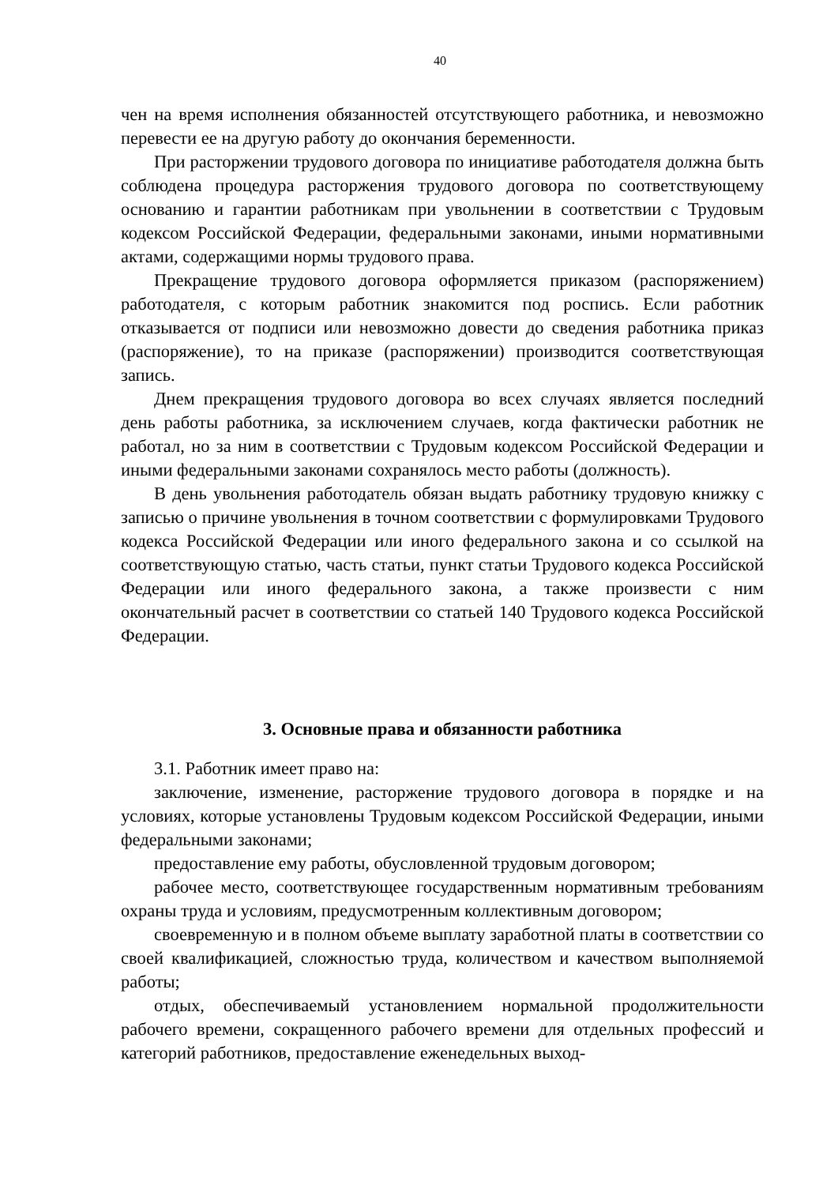40
чен на время исполнения обязанностей отсутствующего работника, и невозможно перевести ее на другую работу до окончания беременности.
При расторжении трудового договора по инициативе работодателя должна быть соблюдена процедура расторжения трудового договора по соответствующему основанию и гарантии работникам при увольнении в соответствии с Трудовым кодексом Российской Федерации, федеральными законами, иными нормативными актами, содержащими нормы трудового права.
Прекращение трудового договора оформляется приказом (распоряжением) работодателя, с которым работник знакомится под роспись. Если работник отказывается от подписи или невозможно довести до сведения работника приказ (распоряжение), то на приказе (распоряжении) производится соответствующая запись.
Днем прекращения трудового договора во всех случаях является последний день работы работника, за исключением случаев, когда фактически работник не работал, но за ним в соответствии с Трудовым кодексом Российской Федерации и иными федеральными законами сохранялось место работы (должность).
В день увольнения работодатель обязан выдать работнику трудовую книжку с записью о причине увольнения в точном соответствии с формулировками Трудового кодекса Российской Федерации или иного федерального закона и со ссылкой на соответствующую статью, часть статьи, пункт статьи Трудового кодекса Российской Федерации или иного федерального закона, а также произвести с ним окончательный расчет в соответствии со статьей 140 Трудового кодекса Российской Федерации.
3. Основные права и обязанности работника
3.1. Работник имеет право на:
заключение, изменение, расторжение трудового договора в порядке и на условиях, которые установлены Трудовым кодексом Российской Федерации, иными федеральными законами;
предоставление ему работы, обусловленной трудовым договором;
рабочее место, соответствующее государственным нормативным требованиям охраны труда и условиям, предусмотренным коллективным договором;
своевременную и в полном объеме выплату заработной платы в соответствии со своей квалификацией, сложностью труда, количеством и качеством выполняемой работы;
отдых, обеспечиваемый установлением нормальной продолжительности рабочего времени, сокращенного рабочего времени для отдельных профессий и категорий работников, предоставление еженедельных выход-